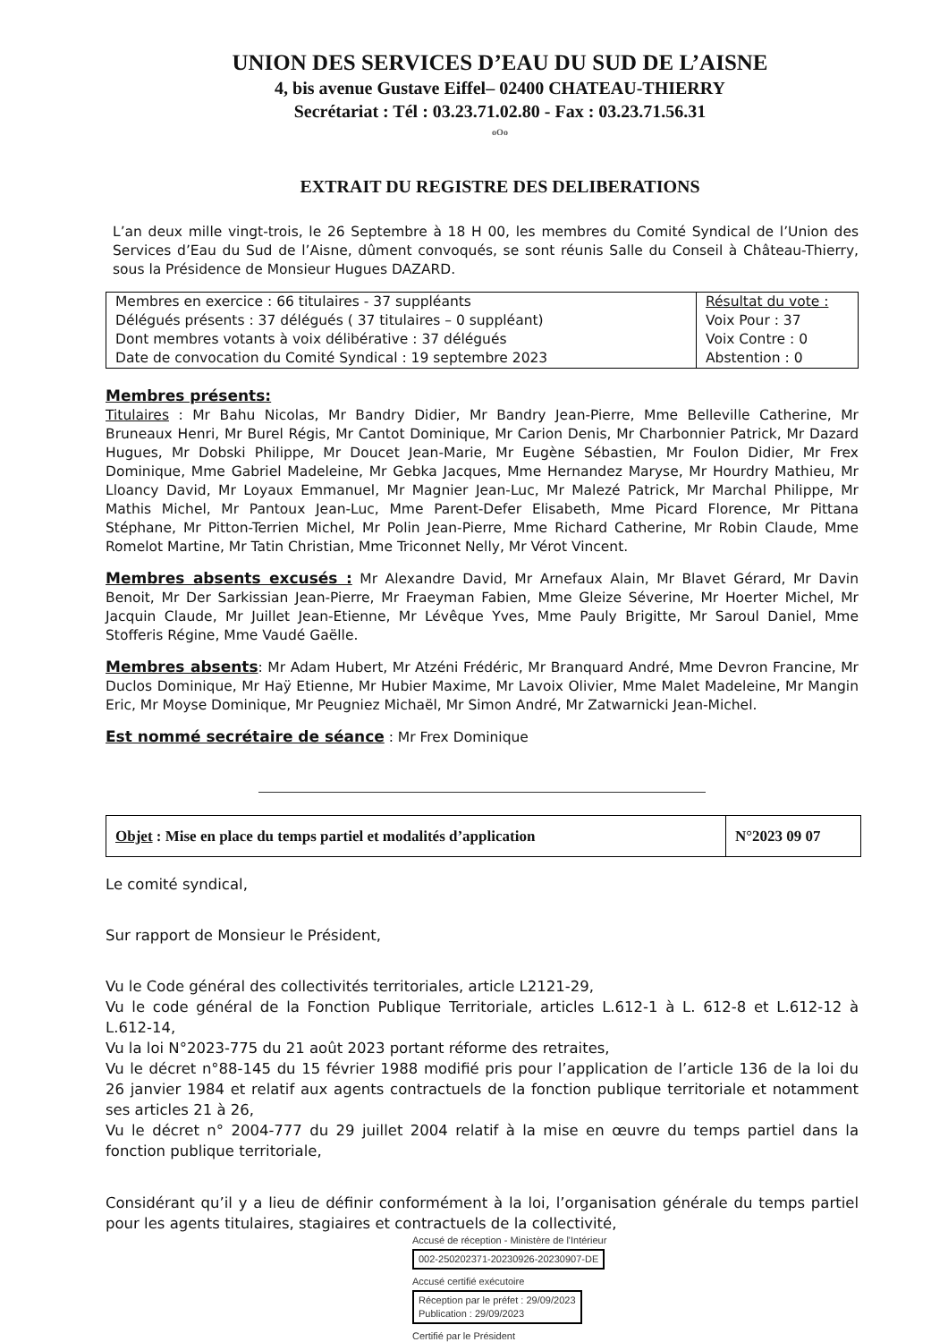UNION DES SERVICES D’EAU DU SUD DE L’AISNE
4, bis avenue Gustave Eiffel– 02400 CHATEAU-THIERRY
Secrétariat : Tél : 03.23.71.02.80 - Fax : 03.23.71.56.31
oOo
EXTRAIT DU REGISTRE DES DELIBERATIONS
L’an deux mille vingt-trois, le 26 Septembre à 18 H 00, les membres du Comité Syndical de l’Union des Services d’Eau du Sud de l’Aisne, dûment convoqués, se sont réunis Salle du Conseil à Château-Thierry, sous la Présidence de Monsieur Hugues DAZARD.
| Membres en exercice : 66 titulaires - 37 suppléants Délégués présents : 37 délégués ( 37 titulaires – 0 suppléant) Dont membres votants à voix délibérative : 37 délégués Date de convocation du Comité Syndical : 19 septembre 2023 | Résultat du vote : Voix Pour : 37 Voix Contre : 0 Abstention : 0 |
Membres présents:
Titulaires : Mr Bahu Nicolas, Mr Bandry Didier, Mr Bandry Jean-Pierre, Mme Belleville Catherine, Mr Bruneaux Henri, Mr Burel Régis, Mr Cantot Dominique, Mr Carion Denis, Mr Charbonnier Patrick, Mr Dazard Hugues, Mr Dobski Philippe, Mr Doucet Jean-Marie, Mr Eugène Sébastien, Mr Foulon Didier, Mr Frex Dominique, Mme Gabriel Madeleine, Mr Gebka Jacques, Mme Hernandez Maryse, Mr Hourdry Mathieu, Mr Lloancy David, Mr Loyaux Emmanuel, Mr Magnier Jean-Luc, Mr Malezé Patrick, Mr Marchal Philippe, Mr Mathis Michel, Mr Pantoux Jean-Luc, Mme Parent-Defer Elisabeth, Mme Picard Florence, Mr Pittana Stéphane, Mr Pitton-Terrien Michel, Mr Polin Jean-Pierre, Mme Richard Catherine, Mr Robin Claude, Mme Romelot Martine, Mr Tatin Christian, Mme Triconnet Nelly, Mr Vérot Vincent.
Membres absents excusés : Mr Alexandre David, Mr Arnefaux Alain, Mr Blavet Gérard, Mr Davin Benoit, Mr Der Sarkissian Jean-Pierre, Mr Fraeyman Fabien, Mme Gleize Séverine, Mr Hoerter Michel, Mr Jacquin Claude, Mr Juillet Jean-Etienne, Mr Lévêque Yves, Mme Pauly Brigitte, Mr Saroul Daniel, Mme Stofferis Régine, Mme Vaudé Gaëlle.
Membres absents: Mr Adam Hubert, Mr Atzéni Frédéric, Mr Branquard André, Mme Devron Francine, Mr Duclos Dominique, Mr Haÿ Etienne, Mr Hubier Maxime, Mr Lavoix Olivier, Mme Malet Madeleine, Mr Mangin Eric, Mr Moyse Dominique, Mr Peugniez Michaël, Mr Simon André, Mr Zatwarnicki Jean-Michel.
Est nommé secrétaire de séance : Mr Frex Dominique
| Objet : Mise en place du temps partiel et modalités d’application | N°2023 09 07 |
Le comité syndical,
Sur rapport de Monsieur le Président,
Vu le Code général des collectivités territoriales, article L2121-29,
Vu le code général de la Fonction Publique Territoriale, articles L.612-1 à L. 612-8 et L.612-12 à L.612-14,
Vu la loi N°2023-775 du 21 août 2023 portant réforme des retraites,
Vu le décret n°88-145 du 15 février 1988 modifié pris pour l’application de l’article 136 de la loi du 26 janvier 1984 et relatif aux agents contractuels de la fonction publique territoriale et notamment ses articles 21 à 26,
Vu le décret n° 2004-777 du 29 juillet 2004 relatif à la mise en œuvre du temps partiel dans la fonction publique territoriale,
Considérant qu’il y a lieu de définir conformément à la loi, l’organisation générale du temps partiel pour les agents titulaires, stagiaires et contractuels de la collectivité,
Accusé de réception - Ministère de l'Intérieur
002-250202371-20230926-20230907-DE
Accusé certifié exécutoire
Réception par le préfet : 29/09/2023
Publication : 29/09/2023
Certifié par le Président